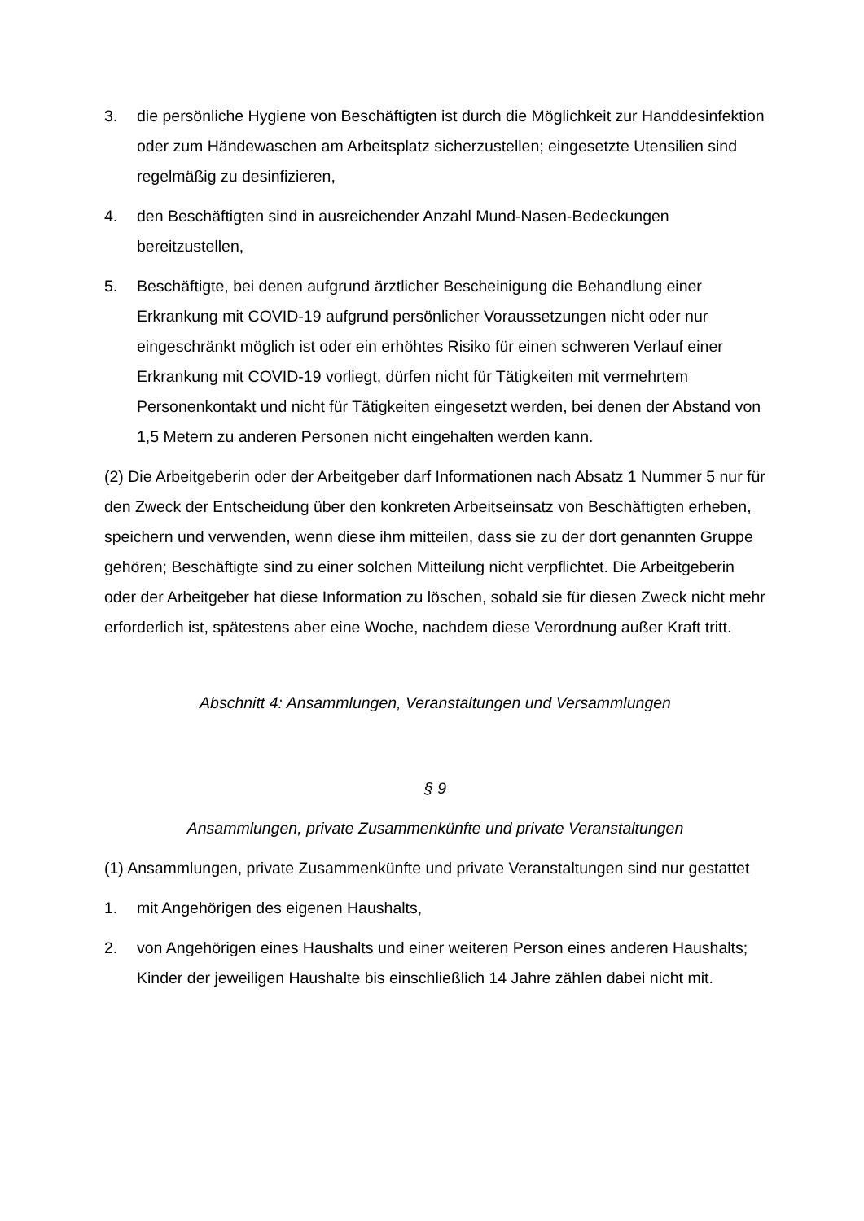3. die persönliche Hygiene von Beschäftigten ist durch die Möglichkeit zur Handdesinfektion oder zum Händewaschen am Arbeitsplatz sicherzustellen; eingesetzte Utensilien sind regelmäßig zu desinfizieren,
4. den Beschäftigten sind in ausreichender Anzahl Mund-Nasen-Bedeckungen bereitzustellen,
5. Beschäftigte, bei denen aufgrund ärztlicher Bescheinigung die Behandlung einer Erkrankung mit COVID-19 aufgrund persönlicher Voraussetzungen nicht oder nur eingeschränkt möglich ist oder ein erhöhtes Risiko für einen schweren Verlauf einer Erkrankung mit COVID-19 vorliegt, dürfen nicht für Tätigkeiten mit vermehrtem Personenkontakt und nicht für Tätigkeiten eingesetzt werden, bei denen der Abstand von 1,5 Metern zu anderen Personen nicht eingehalten werden kann.
(2) Die Arbeitgeberin oder der Arbeitgeber darf Informationen nach Absatz 1 Nummer 5 nur für den Zweck der Entscheidung über den konkreten Arbeitseinsatz von Beschäftigten erheben, speichern und verwenden, wenn diese ihm mitteilen, dass sie zu der dort genannten Gruppe gehören; Beschäftigte sind zu einer solchen Mitteilung nicht verpflichtet. Die Arbeitgeberin oder der Arbeitgeber hat diese Information zu löschen, sobald sie für diesen Zweck nicht mehr erforderlich ist, spätestens aber eine Woche, nachdem diese Verordnung außer Kraft tritt.
Abschnitt 4: Ansammlungen, Veranstaltungen und Versammlungen
§ 9
Ansammlungen, private Zusammenkünfte und private Veranstaltungen
(1) Ansammlungen, private Zusammenkünfte und private Veranstaltungen sind nur gestattet
1. mit Angehörigen des eigenen Haushalts,
2. von Angehörigen eines Haushalts und einer weiteren Person eines anderen Haushalts; Kinder der jeweiligen Haushalte bis einschließlich 14 Jahre zählen dabei nicht mit.